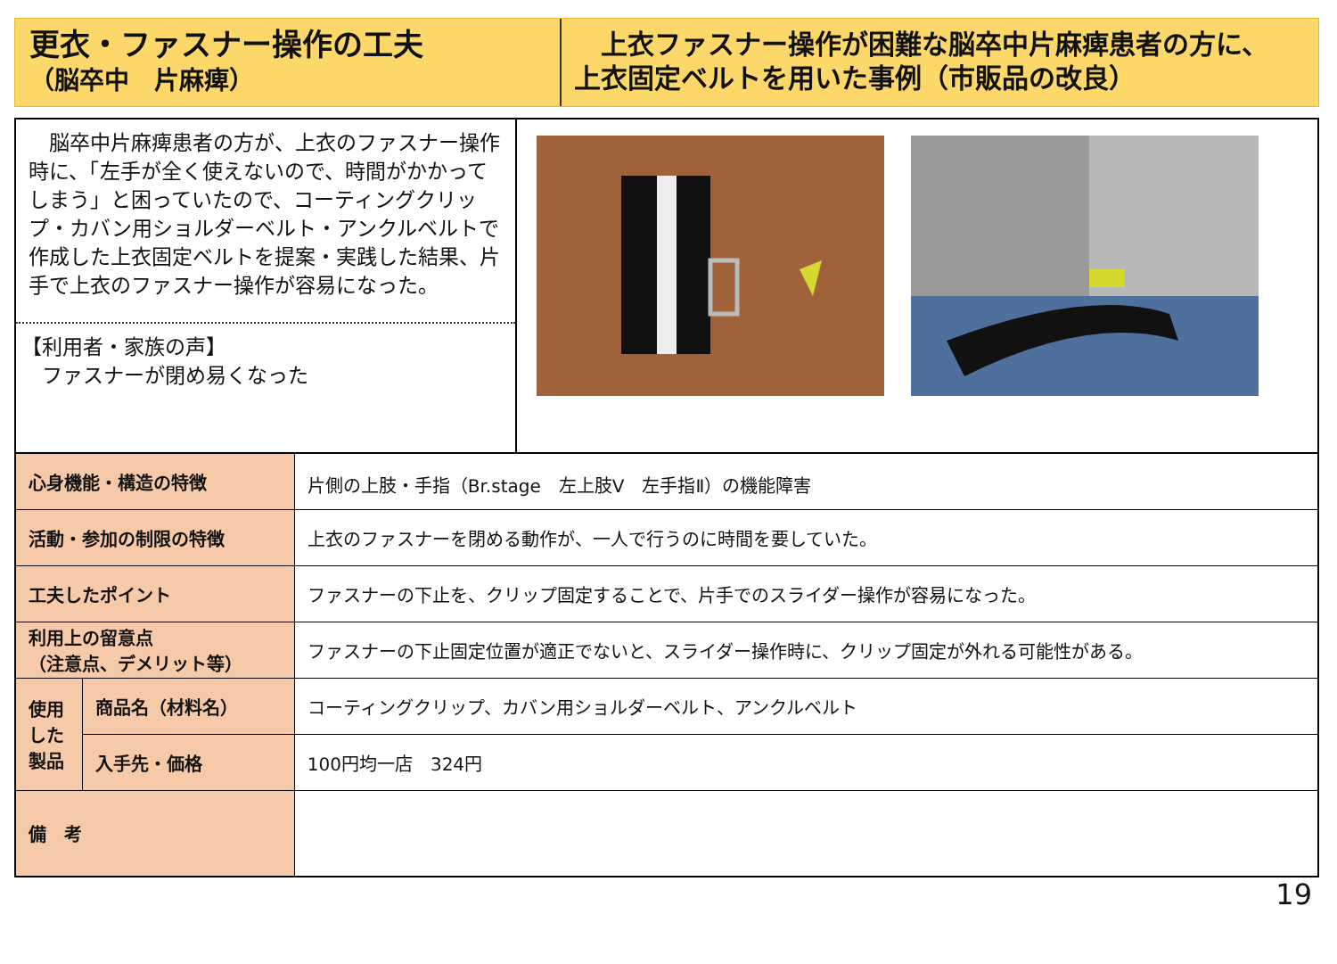更衣・ファスナー操作の工夫
（脳卒中　片麻痺）
　上衣ファスナー操作が困難な脳卒中片麻痺患者の方に、
上衣固定ベルトを用いた事例（市販品の改良）
　脳卒中片麻痺患者の方が、上衣のファスナー操作時に、「左手が全く使えないので、時間がかかってしまう」と困っていたので、コーティングクリップ・カバン用ショルダーベルト・アンクルベルトで作成した上衣固定ベルトを提案・実践した結果、片手で上衣のファスナー操作が容易になった。
【利用者・家族の声】
　ファスナーが閉め易くなった
| 心身機能・構造の特徴 | | 片側の上肢・手指（Br.stage 左上肢Ⅴ 左手指Ⅱ）の機能障害 |
| 活動・参加の制限の特徴 | | 上衣のファスナーを閉める動作が、一人で行うのに時間を要していた。 |
| 工夫したポイント | | ファスナーの下止を、クリップ固定することで、片手でのスライダー操作が容易になった。 |
| 利用上の留意点 （注意点、デメリット等） | | ファスナーの下止固定位置が適正でないと、スライダー操作時に、クリップ固定が外れる可能性がある。 |
| 使用した製品 | 商品名（材料名） | コーティングクリップ、カバン用ショルダーベルト、アンクルベルト |
| | 入手先・価格 | 100円均一店 324円 |
| 備 考 | | |
19